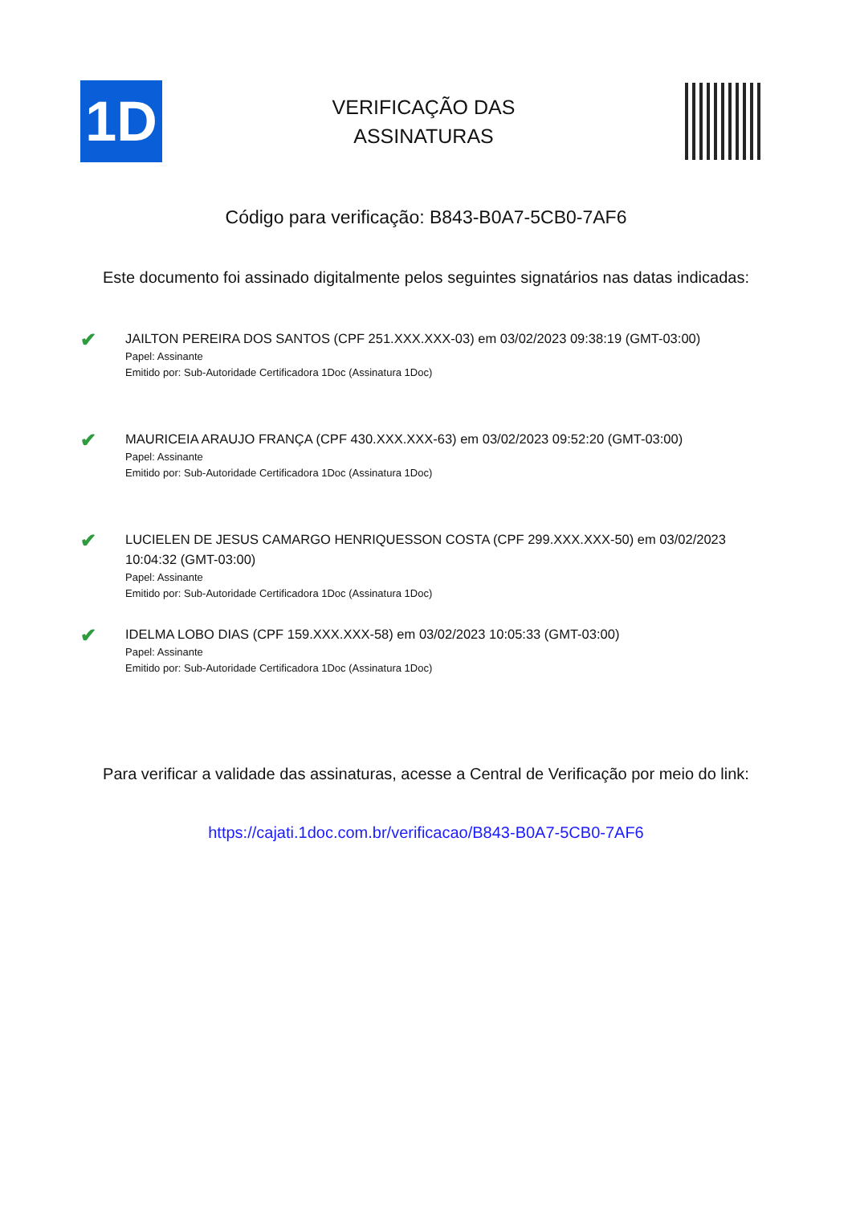1D
VERIFICAÇÃO DAS
ASSINATURAS
Código para verificação: B843-B0A7-5CB0-7AF6
Este documento foi assinado digitalmente pelos seguintes signatários nas datas indicadas:
✔
JAILTON PEREIRA DOS SANTOS (CPF 251.XXX.XXX-03) em 03/02/2023 09:38:19 (GMT-03:00)
Papel: Assinante
Emitido por: Sub-Autoridade Certificadora 1Doc (Assinatura 1Doc)
✔
MAURICEIA ARAUJO FRANÇA (CPF 430.XXX.XXX-63) em 03/02/2023 09:52:20 (GMT-03:00)
Papel: Assinante
Emitido por: Sub-Autoridade Certificadora 1Doc (Assinatura 1Doc)
✔
LUCIELEN DE JESUS CAMARGO HENRIQUESSON COSTA (CPF 299.XXX.XXX-50) em 03/02/2023 10:04:32 (GMT-03:00)
Papel: Assinante
Emitido por: Sub-Autoridade Certificadora 1Doc (Assinatura 1Doc)
✔
IDELMA LOBO DIAS (CPF 159.XXX.XXX-58) em 03/02/2023 10:05:33 (GMT-03:00)
Papel: Assinante
Emitido por: Sub-Autoridade Certificadora 1Doc (Assinatura 1Doc)
Para verificar a validade das assinaturas, acesse a Central de Verificação por meio do link:
https://cajati.1doc.com.br/verificacao/B843-B0A7-5CB0-7AF6